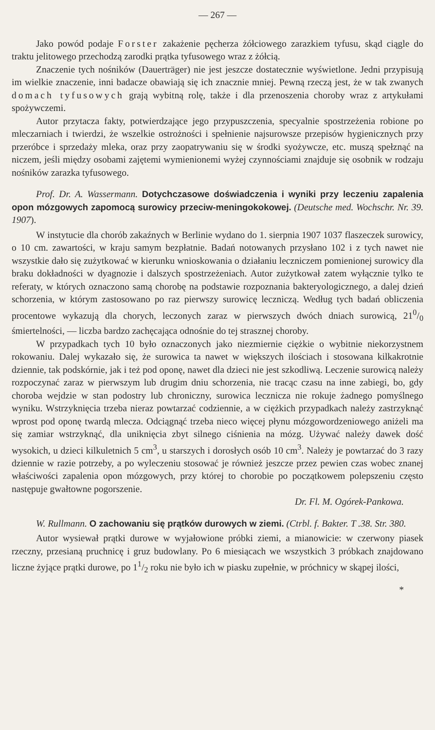— 267 —
Jako powód podaje Forster zakażenie pęcherza żółciowego zarazkiem tyfusu, skąd ciągle do traktu jelitowego przechodzą zarodki prątka tyfusowego wraz z żółcią.
Znaczenie tych nośników (Dauerträger) nie jest jeszcze dostatecznie wyświetlone. Jedni przypisują im wielkie znaczenie, inni badacze obawiają się ich znacznie mniej. Pewną rzeczą jest, że w tak zwanych domach tyfusowych grają wybitną rolę, także i dla przenoszenia choroby wraz z artykułami spożywczemi.
Autor przytacza fakty, potwierdzające jego przypuszczenia, specyalnie spostrzeżenia robione po mleczarniach i twierdzi, że wszelkie ostrożności i spełnienie najsurowsze przepisów hygienicznych przy przeróbce i sprzedaży mleka, oraz przy zaopatrywaniu się w środki syożywcze, etc. muszą spełznąć na niczem, jeśli między osobami zajętemi wymienionemi wyżej czynnościami znajduje się osobnik w rodzaju nośników zarazka tyfusowego.
Prof. Dr. A. Wassermann. Dotychczasowe doświadczenia i wyniki przy leczeniu zapalenia opon mózgowych zapomocą surowicy przeciw-meningokokowej. (Deutsche med. Wochschr. Nr. 39. 1907).
W instytucie dla chorób zakaźnych w Berlinie wydano do 1. sierpnia 1907 1037 flaszeczek surowicy, o 10 cm. zawartości, w kraju samym bezpłatnie. Badań notowanych przysłano 102 i z tych nawet nie wszystkie dało się zużytkować w kierunku wnioskowania o działaniu leczniczem pomienionej surowicy dla braku dokładności w dyagnozie i dalszych spostrzeżeniach. Autor zużytkował zatem wyłącznie tylko te referaty, w których oznaczono samą chorobę na podstawie rozpoznania bakteryologicznego, a dalej dzień schorzenia, w którym zastosowano po raz pierwszy surowicę leczniczą. Według tych badań obliczenia procentowe wykazują dla chorych, leczonych zaraz w pierwszych dwóch dniach surowicą, 210/0 śmiertelności, — liczba bardzo zachęcająca odnośnie do tej strasznej choroby.
W przypadkach tych 10 było oznaczonych jako niezmiernie ciężkie o wybitnie niekorzystnem rokowaniu. Dalej wykazało się, że surowica ta nawet w większych ilościach i stosowana kilkakrotnie dziennie, tak podskórnie, jak i też pod oponę, nawet dla dzieci nie jest szkodliwą. Leczenie surowicą należy rozpoczynać zaraz w pierwszym lub drugim dniu schorzenia, nie tracąc czasu na inne zabiegi, bo, gdy choroba wejdzie w stan podostry lub chroniczny, surowica lecznicza nie rokuje żadnego pomyślnego wyniku. Wstrzyknięcia trzeba nieraz powtarzać codziennie, a w ciężkich przypadkach należy zastrzyknąć wprost pod oponę twardą mlecza. Odciągnąć trzeba nieco więcej płynu mózgowordzeniowego aniżeli ma się zamiar wstrzyknąć, dla uniknięcia zbyt silnego ciśnienia na mózg. Używać należy dawek dość wysokich, u dzieci kilkuletnich 5 cm<sup>3</sup>, u starszych i dorosłych osób 10 cm<sup>3</sup>. Należy je powtarzać do 3 razy dziennie w razie potrzeby, a po wyleczeniu stosować je również jeszcze przez pewien czas wobec znanej właściwości zapalenia opon mózgowych, przy której to chorobie po początkowem polepszeniu często następuje gwałtowne pogorszenie.
Dr. Fl. M. Ogórek-Pankowa.
W. Rullmann. O zachowaniu się prątków durowych w ziemi. (Ctrbl. f. Bakter. T .38. Str. 380.
Autor wysiewał prątki durowe w wyjałowione próbki ziemi, a mianowicie: w czerwony piasek rzeczny, przesianą pruchnicę i gruz budowlany. Po 6 miesiącach we wszystkich 3 próbkach znajdowano liczne żyjące prątki durowe, po 11/2 roku nie było ich w piasku zupełnie, w próchnicy w skąpej ilości,
*